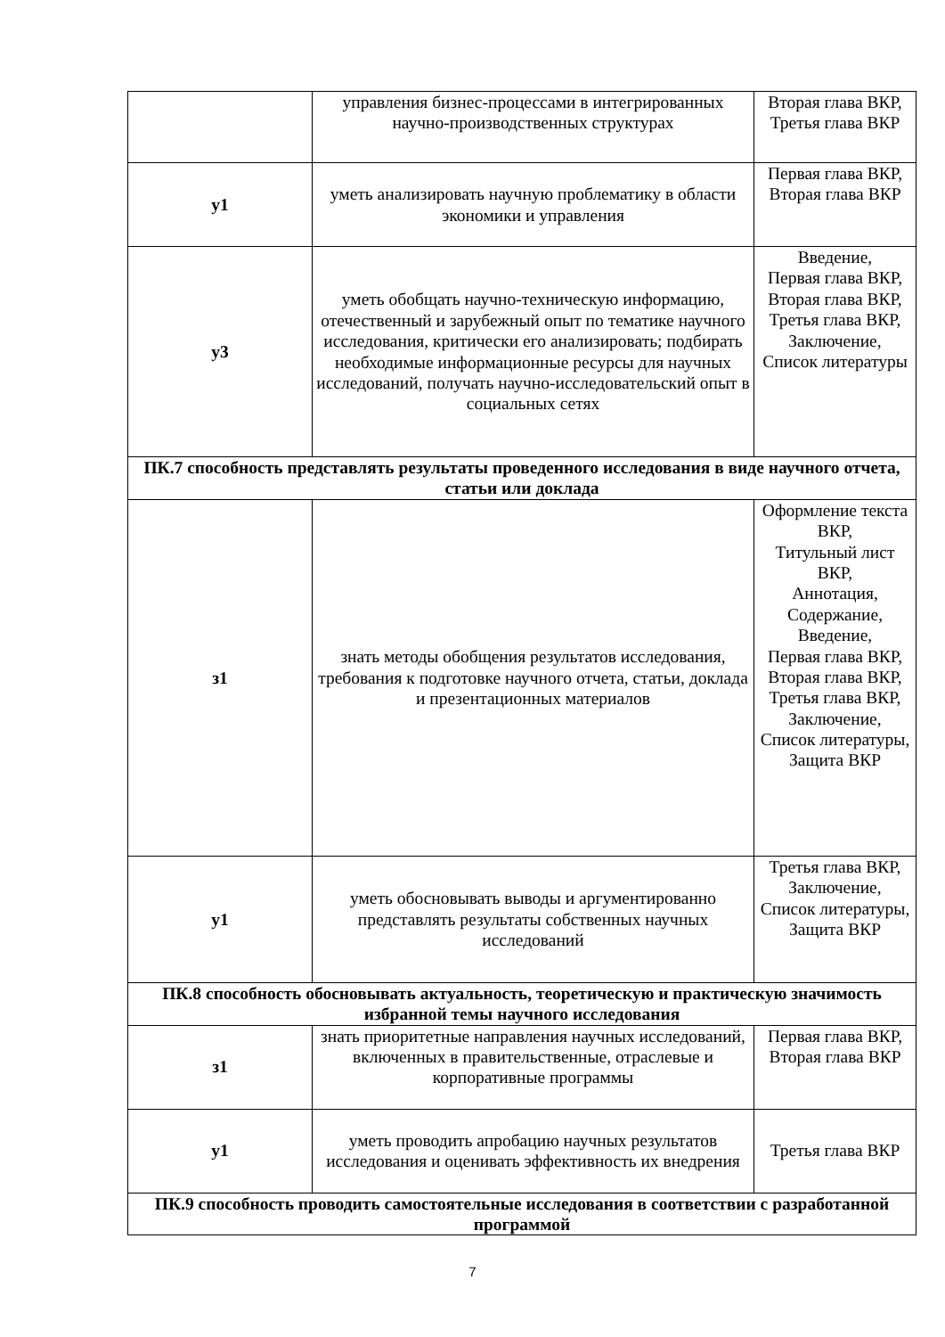| | управления бизнес-процессами в интегрированных научно-производственных структурах | Вторая глава ВКР, Третья глава ВКР |
| у1 | уметь анализировать научную проблематику в области экономики и управления | Первая глава ВКР, Вторая глава ВКР |
| у3 | уметь обобщать научно-техническую информацию, отечественный и зарубежный опыт по тематике научного исследования, критически его анализировать; подбирать необходимые информационные ресурсы для научных исследований, получать научно-исследовательский опыт в социальных сетях | Введение, Первая глава ВКР, Вторая глава ВКР, Третья глава ВКР, Заключение, Список литературы |
| ПК.7 способность представлять результаты проведенного исследования в виде научного отчета, статьи или доклада | | |
| з1 | знать методы обобщения результатов исследования, требования к подготовке научного отчета, статьи, доклада и презентационных материалов | Оформление текста ВКР, Титульный лист ВКР, Аннотация, Содержание, Введение, Первая глава ВКР, Вторая глава ВКР, Третья глава ВКР, Заключение, Список литературы, Защита ВКР |
| у1 | уметь обосновывать выводы и аргументированно представлять результаты собственных научных исследований | Третья глава ВКР, Заключение, Список литературы, Защита ВКР |
| ПК.8 способность обосновывать актуальность, теоретическую и практическую значимость избранной темы научного исследования | | |
| з1 | знать приоритетные направления научных исследований, включенных в правительственные, отраслевые и корпоративные программы | Первая глава ВКР, Вторая глава ВКР |
| у1 | уметь проводить апробацию научных результатов исследования и оценивать эффективность их внедрения | Третья глава ВКР |
| ПК.9 способность проводить самостоятельные исследования в соответствии с разработанной программой | | |
7